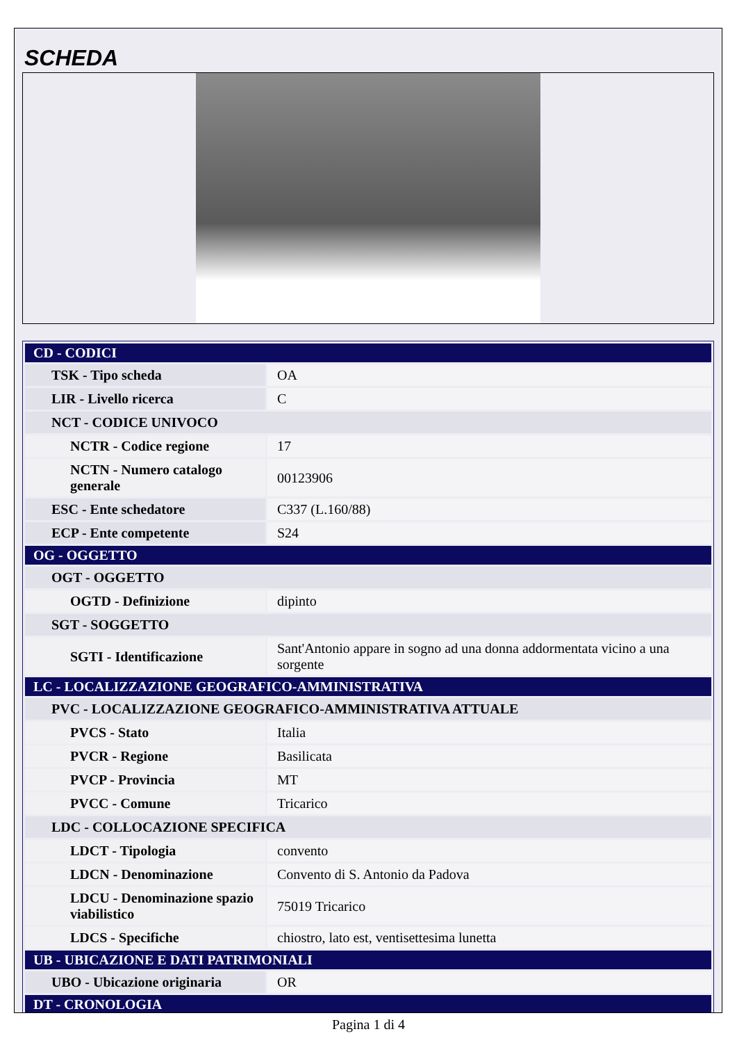SCHEDA
| CD - CODICI | |
| TSK - Tipo scheda | OA |
| LIR - Livello ricerca | C |
| NCT - CODICE UNIVOCO | |
| NCTR - Codice regione | 17 |
| NCTN - Numero catalogo generale | 00123906 |
| ESC - Ente schedatore | C337 (L.160/88) |
| ECP - Ente competente | S24 |
| OG - OGGETTO | |
| OGT - OGGETTO | |
| OGTD - Definizione | dipinto |
| SGT - SOGGETTO | |
| SGTI - Identificazione | Sant'Antonio appare in sogno ad una donna addormentata vicino a una sorgente |
| LC - LOCALIZZAZIONE GEOGRAFICO-AMMINISTRATIVA | |
| PVC - LOCALIZZAZIONE GEOGRAFICO-AMMINISTRATIVA ATTUALE | |
| PVCS - Stato | Italia |
| PVCR - Regione | Basilicata |
| PVCP - Provincia | MT |
| PVCC - Comune | Tricarico |
| LDC - COLLOCAZIONE SPECIFICA | |
| LDCT - Tipologia | convento |
| LDCN - Denominazione | Convento di S. Antonio da Padova |
| LDCU - Denominazione spazio viabilistico | 75019 Tricarico |
| LDCS - Specifiche | chiostro, lato est, ventisettesima lunetta |
| UB - UBICAZIONE E DATI PATRIMONIALI | |
| UBO - Ubicazione originaria | OR |
| DT - CRONOLOGIA | |
Pagina 1 di 4